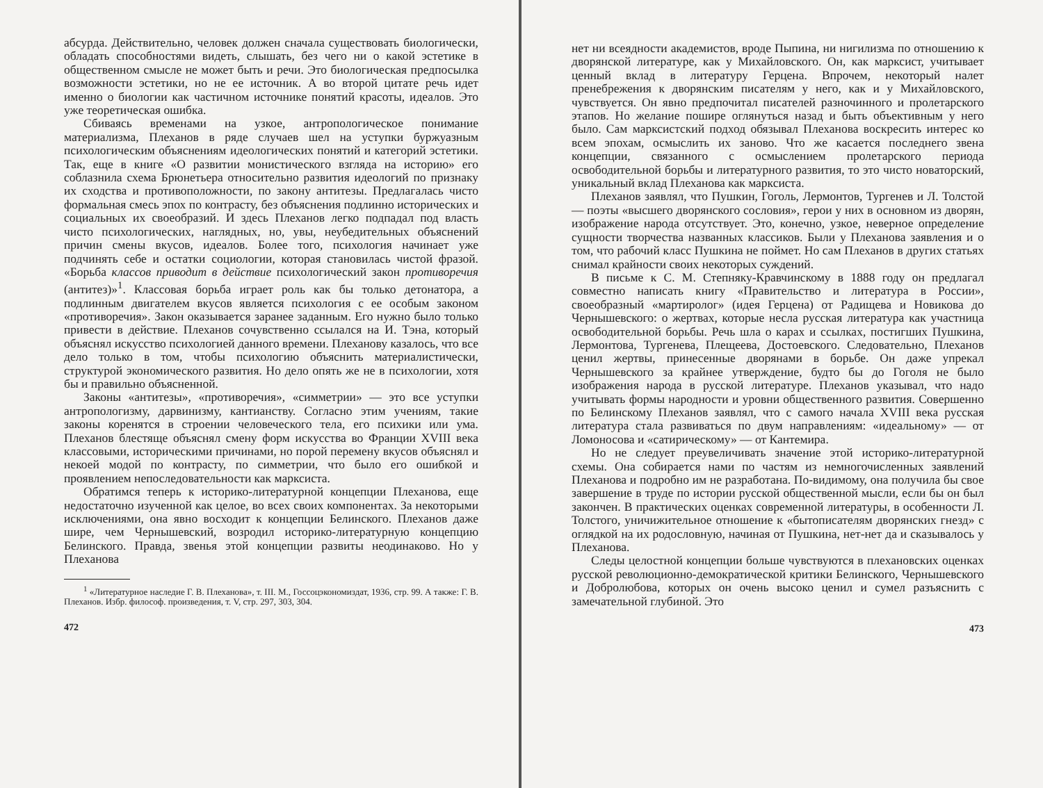абсурда. Действительно, человек должен сначала существовать биологически, обладать способностями видеть, слышать, без чего ни о какой эстетике в общественном смысле не может быть и речи. Это биологическая предпосылка возможности эстетики, но не ее источник. А во второй цитате речь идет именно о биологии как частичном источнике понятий красоты, идеалов. Это уже теоретическая ошибка.
Сбиваясь временами на узкое, антропологическое понимание материализма, Плеханов в ряде случаев шел на уступки буржуазным психологическим объяснениям идеологических понятий и категорий эстетики. Так, еще в книге «О развитии монистического взгляда на историю» его соблазнила схема Брюнетьера относительно развития идеологий по признаку их сходства и противоположности, по закону антитезы. Предлагалась чисто формальная смесь эпох по контрасту, без объяснения подлинно исторических и социальных их своеобразий. И здесь Плеханов легко подпадал под власть чисто психологических, наглядных, но, увы, неубедительных объяснений причин смены вкусов, идеалов. Более того, психология начинает уже подчинять себе и остатки социологии, которая становилась чистой фразой. «Борьба классов приводит в действие психологический закон противоречия (антитез)»<sup>1</sup>. Классовая борьба играет роль как бы только детонатора, а подлинным двигателем вкусов является психология с ее особым законом «противоречия». Закон оказывается заранее заданным. Его нужно было только привести в действие. Плеханов сочувственно ссылался на И. Тэна, который объяснял искусство психологией данного времени. Плеханову казалось, что все дело только в том, чтобы психологию объяснить материалистически, структурой экономического развития. Но дело опять же не в психологии, хотя бы и правильно объясненной.
Законы «антитезы», «противоречия», «симметрии» — это все уступки антропологизму, дарвинизму, кантианству. Согласно этим учениям, такие законы коренятся в строении человеческого тела, его психики или ума. Плеханов блестяще объяснял смену форм искусства во Франции XVIII века классовыми, историческими причинами, но порой перемену вкусов объяснял и некоей модой по контрасту, по симметрии, что было его ошибкой и проявлением непоследовательности как марксиста.
Обратимся теперь к историко-литературной концепции Плеханова, еще недостаточно изученной как целое, во всех своих компонентах. За некоторыми исключениями, она явно восходит к концепции Белинского. Плеханов даже шире, чем Чернышевский, возродил историко-литературную концепцию Белинского. Правда, звенья этой концепции развиты неодинаково. Но у Плеханова
<sup>1</sup> «Литературное наследие Г. В. Плеханова», т. III. М., Госсоцэкономиздат, 1936, стр. 99. А также: Г. В. Плеханов. Избр. философ. произведения, т. V, стр. 297, 303, 304.
472
нет ни всеядности академистов, вроде Пыпина, ни нигилизма по отношению к дворянской литературе, как у Михайловского. Он, как марксист, учитывает ценный вклад в литературу Герцена. Впрочем, некоторый налет пренебрежения к дворянским писателям у него, как и у Михайловского, чувствуется. Он явно предпочитал писателей разночинного и пролетарского этапов. Но желание пошире оглянуться назад и быть объективным у него было. Сам марксистский подход обязывал Плеханова воскресить интерес ко всем эпохам, осмыслить их заново. Что же касается последнего звена концепции, связанного с осмыслением пролетарского периода освободительной борьбы и литературного развития, то это чисто новаторский, уникальный вклад Плеханова как марксиста.
Плеханов заявлял, что Пушкин, Гоголь, Лермонтов, Тургенев и Л. Толстой — поэты «высшего дворянского сословия», герои у них в основном из дворян, изображение народа отсутствует. Это, конечно, узкое, неверное определение сущности творчества названных классиков. Были у Плеханова заявления и о том, что рабочий класс Пушкина не поймет. Но сам Плеханов в других статьях снимал крайности своих некоторых суждений.
В письме к С. М. Степняку-Кравчинскому в 1888 году он предлагал совместно написать книгу «Правительство и литература в России», своеобразный «мартиролог» (идея Герцена) от Радищева и Новикова до Чернышевского: о жертвах, которые несла русская литература как участница освободительной борьбы. Речь шла о карах и ссылках, постигших Пушкина, Лермонтова, Тургенева, Плещеева, Достоевского. Следовательно, Плеханов ценил жертвы, принесенные дворянами в борьбе. Он даже упрекал Чернышевского за крайнее утверждение, будто бы до Гоголя не было изображения народа в русской литературе. Плеханов указывал, что надо учитывать формы народности и уровни общественного развития. Совершенно по Белинскому Плеханов заявлял, что с самого начала XVIII века русская литература стала развиваться по двум направлениям: «идеальному» — от Ломоносова и «сатирическому» — от Кантемира.
Но не следует преувеличивать значение этой историко-литературной схемы. Она собирается нами по частям из немногочисленных заявлений Плеханова и подробно им не разработана. По-видимому, она получила бы свое завершение в труде по истории русской общественной мысли, если бы он был закончен. В практических оценках современной литературы, в особенности Л. Толстого, уничижительное отношение к «бытописателям дворянских гнезд» с оглядкой на их родословную, начиная от Пушкина, нет-нет да и сказывалось у Плеханова.
Следы целостной концепции больше чувствуются в плехановских оценках русской революционно-демократической критики Белинского, Чернышевского и Добролюбова, которых он очень высоко ценил и сумел разъяснить с замечательной глубиной. Это
473